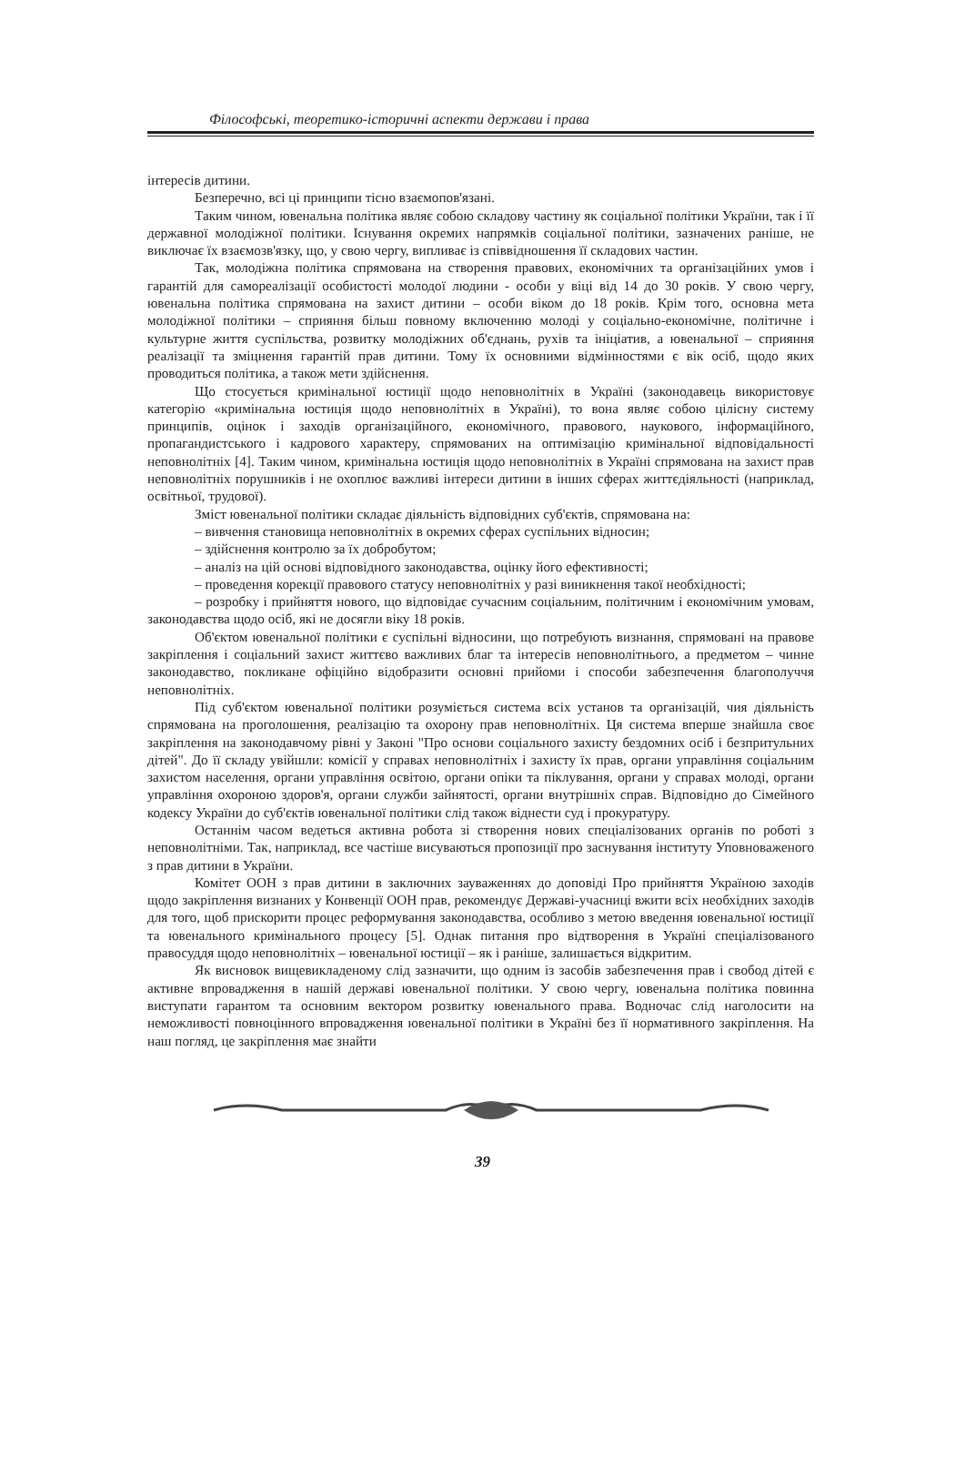Філософські, теоретико-історичні аспекти держави і права
інтересів дитини.
Безперечно, всі ці принципи тісно взаємопов'язані.
Таким чином, ювенальна політика являє собою складову частину як соціальної політики України, так і її державної молодіжної політики. Існування окремих напрямків соціальної політики, зазначених раніше, не виключає їх взаємозв'язку, що, у свою чергу, випливає із співвідношення її складових частин.
Так, молодіжна політика спрямована на створення правових, економічних та організаційних умов і гарантій для самореалізації особистості молодої людини - особи у віці від 14 до 30 років. У свою чергу, ювенальна політика спрямована на захист дитини – особи віком до 18 років. Крім того, основна мета молодіжної політики – сприяння більш повному включенню молоді у соціально-економічне, політичне і культурне життя суспільства, розвитку молодіжних об'єднань, рухів та ініціатив, а ювенальної – сприяння реалізації та зміцнення гарантій прав дитини. Тому їх основними відмінностями є вік осіб, щодо яких проводиться політика, а також мети здійснення.
Що стосується кримінальної юстиції щодо неповнолітніх в Україні (законодавець використовує категорію «кримінальна юстиція щодо неповнолітніх в Україні), то вона являє собою цілісну систему принципів, оцінок і заходів організаційного, економічного, правового, наукового, інформаційного, пропагандистського і кадрового характеру, спрямованих на оптимізацію кримінальної відповідальності неповнолітніх [4]. Таким чином, кримінальна юстиція щодо неповнолітніх в Україні спрямована на захист прав неповнолітніх порушників і не охоплює важливі інтереси дитини в інших сферах життєдіяльності (наприклад, освітньої, трудової).
Зміст ювенальної політики складає діяльність відповідних суб'єктів, спрямована на:
– вивчення становища неповнолітніх в окремих сферах суспільних відносин;
– здійснення контролю за їх добробутом;
– аналіз на цій основі відповідного законодавства, оцінку його ефективності;
– проведення корекції правового статусу неповнолітніх у разі виникнення такої необхідності;
– розробку і прийняття нового, що відповідає сучасним соціальним, політичним і економічним умовам, законодавства щодо осіб, які не досягли віку 18 років.
Об'єктом ювенальної політики є суспільні відносини, що потребують визнання, спрямовані на правове закріплення і соціальний захист життєво важливих благ та інтересів неповнолітнього, а предметом – чинне законодавство, покликане офіційно відобразити основні прийоми і способи забезпечення благополуччя неповнолітніх.
Під суб'єктом ювенальної політики розуміється система всіх установ та організацій, чия діяльність спрямована на проголошення, реалізацію та охорону прав неповнолітніх. Ця система вперше знайшла своє закріплення на законодавчому рівні у Законі "Про основи соціального захисту бездомних осіб і безпритульних дітей". До її складу увійшли: комісії у справах неповнолітніх і захисту їх прав, органи управління соціальним захистом населення, органи управління освітою, органи опіки та піклування, органи у справах молоді, органи управління охороною здоров'я, органи служби зайнятості, органи внутрішніх справ. Відповідно до Сімейного кодексу України до суб'єктів ювенальної політики слід також віднести суд і прокуратуру.
Останнім часом ведеться активна робота зі створення нових спеціалізованих органів по роботі з неповнолітніми. Так, наприклад, все частіше висуваються пропозиції про заснування інституту Уповноваженого з прав дитини в України.
Комітет ООН з прав дитини в заключних зауваженнях до доповіді Про прийняття Україною заходів щодо закріплення визнаних у Конвенції ООН прав, рекомендує Державі-учасниці вжити всіх необхідних заходів для того, щоб прискорити процес реформування законодавства, особливо з метою введення ювенальної юстиції та ювенального кримінального процесу [5]. Однак питання про відтворення в Україні спеціалізованого правосуддя щодо неповнолітніх – ювенальної юстиції – як і раніше, залишається відкритим.
Як висновок вищевикладеному слід зазначити, що одним із засобів забезпечення прав і свобод дітей є активне впровадження в нашій державі ювенальної політики. У свою чергу, ювенальна політика повинна виступати гарантом та основним вектором розвитку ювенального права. Водночас слід наголосити на неможливості повноцінного впровадження ювенальної політики в Україні без її нормативного закріплення. На наш погляд, це закріплення має знайти
39